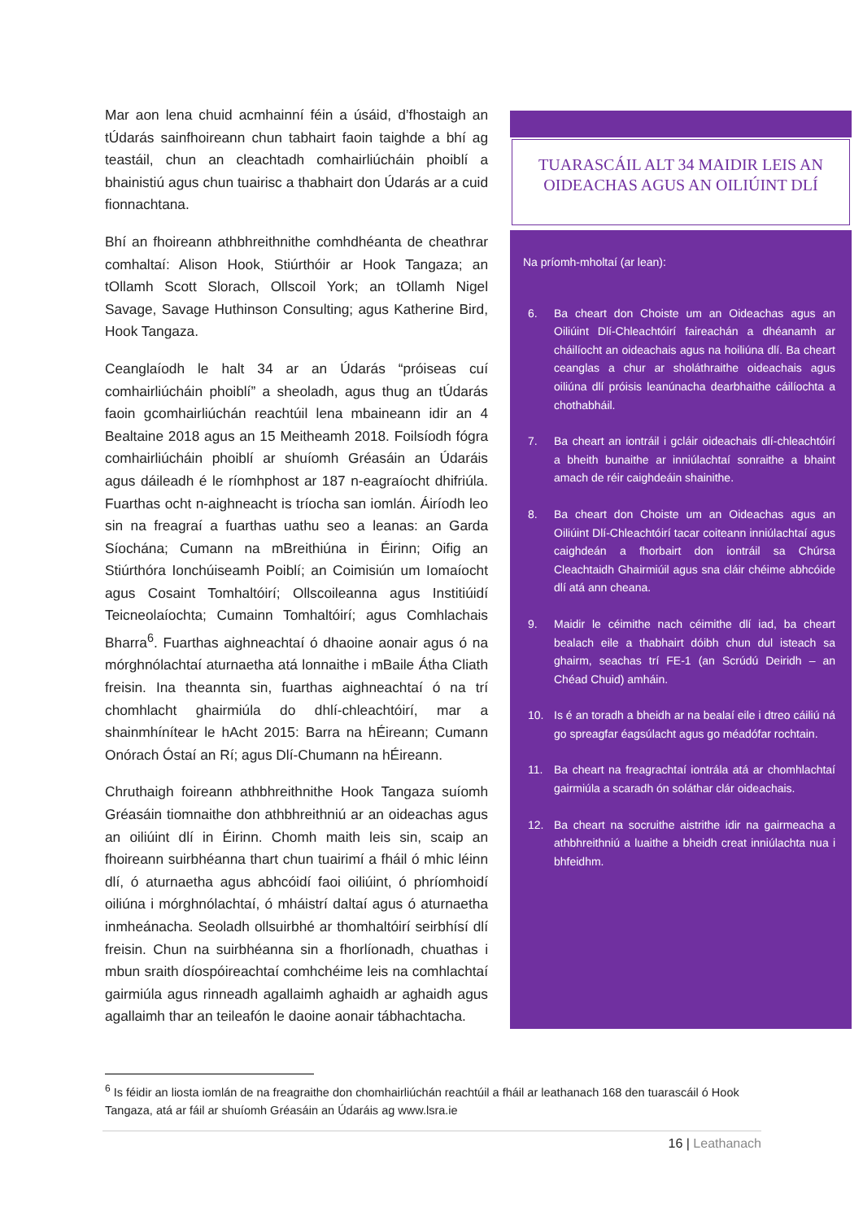Mar aon lena chuid acmhainní féin a úsáid, d’fhostaigh an tÚdarás sainfhoireann chun tabhairt faoin taighde a bhí ag teastáil, chun an cleachtadh comhairliúcháin phoiblí a bhainistiú agus chun tuairisc a thabhairt don Údarás ar a cuid fionnachtana.
Bhí an fhoireann athbhreithnithe comhdhéanta de cheathrar comhaltaí: Alison Hook, Stiúrthóir ar Hook Tangaza; an tOllamh Scott Slorach, Ollscoil York; an tOllamh Nigel Savage, Savage Huthinson Consulting; agus Katherine Bird, Hook Tangaza.
Ceanglaíodh le halt 34 ar an Údarás “próiseas cuí comhairliúcháin phoiblí” a sheoladh, agus thug an tÚdarás faoin gcomhairliúchán reachtúil lena mbaineann idir an 4 Bealtaine 2018 agus an 15 Meitheamh 2018. Foilsíodh fógra comhairliúcháin phoiblí ar shuíomh Gréasáin an Údaráis agus dáileadh é le ríomhphost ar 187 n-eagraíocht dhifriúla. Fuarthas ocht n-aighneacht is tríocha san iomlán. Áiríodh leo sin na freagraí a fuarthas uathu seo a leanas: an Garda Síochána; Cumann na mBreithiúna in Éirinn; Oifig an Stiúrthóra Ionchúiseamh Poiblí; an Coimisiún um Iomaíocht agus Cosaint Tomhaltóirí; Ollscoileanna agus Institiúidí Teicneolaíochta; Cumainn Tomhaltóirí; agus Comhlachais Bharra<sup>6</sup>. Fuarthas aighneachtaí ó dhaoine aonair agus ó na mórghnólachtaí aturnaetha atá lonnaithe i mBaile Átha Cliath freisin. Ina theannta sin, fuarthas aighneachtaí ó na trí chomhlacht ghairmiúla do dhlí-chleachtóirí, mar a shainmhínítear le hAcht 2015: Barra na hÉireann; Cumann Onórach Óstaí an Rí; agus Dlí-Chumann na hÉireann.
Chruthaigh foireann athbhreithnithe Hook Tangaza suíomh Gréasáin tiomnaithe don athbhreithniú ar an oideachas agus an oiliúint dlí in Éirinn. Chomh maith leis sin, scaip an fhoireann suirbhéanna thart chun tuairimí a fháil ó mhic léinn dlí, ó aturnaetha agus abhcóidí faoi oiliúint, ó phríomhoidí oiliúna i mórghnólachtaí, ó mháistrí daltaí agus ó aturnaetha inmheánacha. Seoladh ollsuirbhé ar thomhaltóirí seirbhísí dlí freisin. Chun na suirbhéanna sin a fhorlíonadh, chuathas i mbun sraith díospóireachtaí comhchéime leis na comhlachtaí gairmiúla agus rinneadh agallaimh aghaidh ar aghaidh agus agallaimh thar an teileafón le daoine aonair tábhachtacha.
TUARASCÁIL ALT 34 MAIDIR LEIS AN OIDEACHAS AGUS AN OILIÚINT DLÍ
Na príomh-mholtaí (ar lean):
6. Ba cheart don Choiste um an Oideachas agus an Oiliúint Dlí-Chleachtóirí faireachán a dhéanamh ar cháilíocht an oideachais agus na hoiliúna dlí. Ba cheart ceanglas a chur ar sholáthraithe oideachais agus oiliúna dlí próisis leanúnacha dearbhaithe cáilíochta a chothabháil.
7. Ba cheart an iontráil i gcláir oideachais dlí-chleachtóirí a bheith bunaithe ar inniúlachtaí sonraithe a bhaint amach de réir caighdeáin shainithe.
8. Ba cheart don Choiste um an Oideachas agus an Oiliúint Dlí-Chleachtóirí tacar coiteann inniúlachtaí agus caighdeán a fhorbairt don iontráil sa Chúrsa Cleachtaidh Ghairmiúil agus sna cláir chéime abhcóide dlí atá ann cheana.
9. Maidir le céimithe nach céimithe dlí iad, ba cheart bealach eile a thabhairt dóibh chun dul isteach sa ghairm, seachas trí FE-1 (an Scrúdú Deiridh – an Chéad Chuid) amháin.
10. Is é an toradh a bheidh ar na bealaí eile i dtreo cáiliú ná go spreagfar éagsúlacht agus go méadófar rochtain.
11. Ba cheart na freagrachtaí iontrála atá ar chomhlachtaí gairmiúla a scaradh ón soláthar clár oideachais.
12. Ba cheart na socruithe aistrithe idir na gairmeacha a athbhreithniú a luaithe a bheidh creat inniúlachta nua i bhfeidhm.
<sup>6</sup> Is féidir an liosta iomlán de na freagraithe don chomhairliúchán reachtúil a fháil ar leathanach 168 den tuarascáil ó Hook Tangaza, atá ar fáil ar shuíomh Gréasáin an Údaráis ag www.lsra.ie
16 | Leathanach